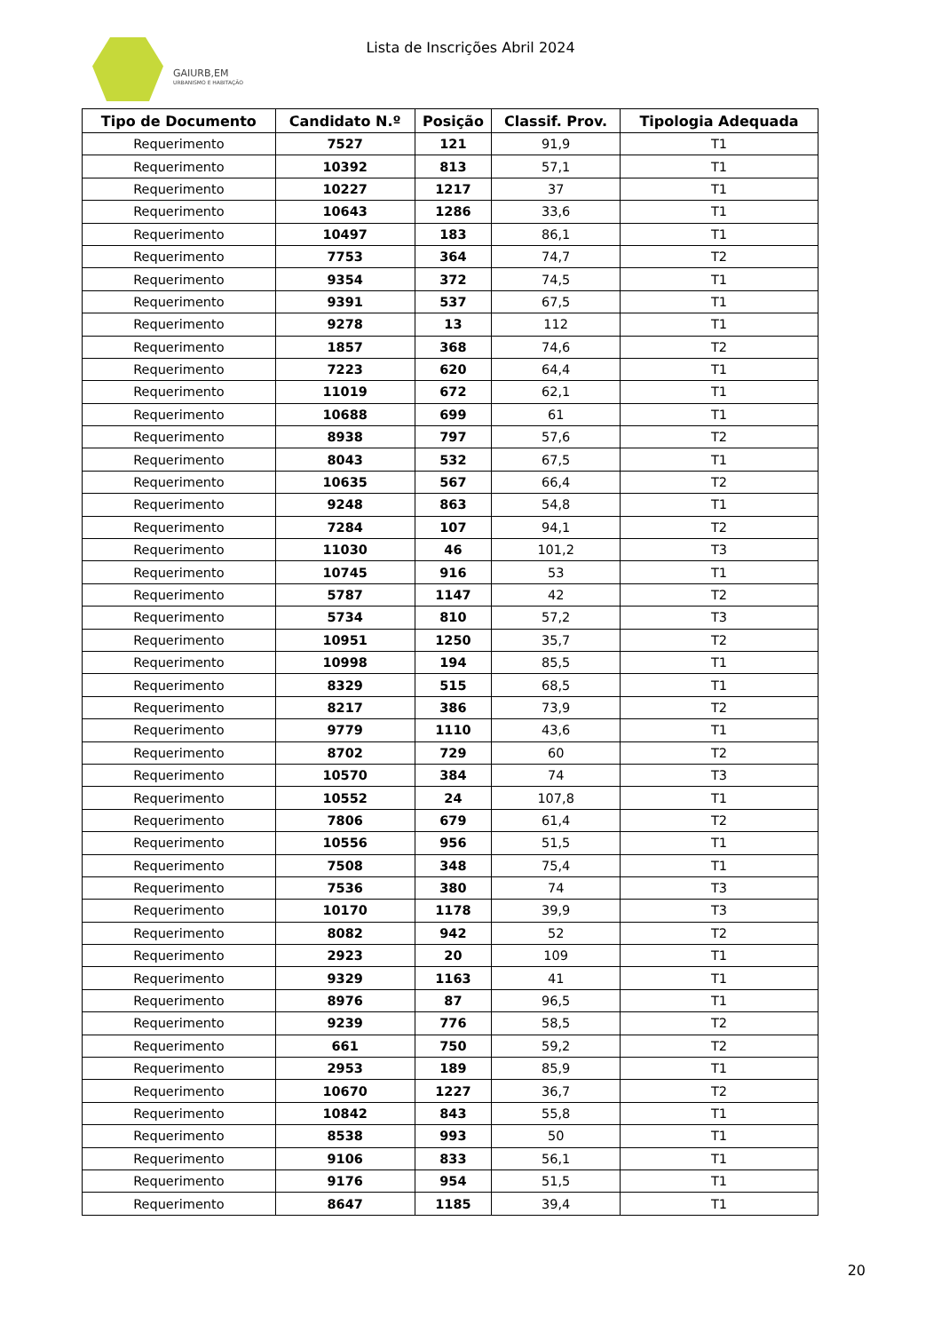GAIURB,EM
URBANISMO E HABITAÇÃO
Lista de Inscrições Abril 2024
| Tipo de Documento | Candidato N.º | Posição | Classif. Prov. | Tipologia Adequada |
| --- | --- | --- | --- | --- |
| Requerimento | 7527 | 121 | 91,9 | T1 |
| Requerimento | 10392 | 813 | 57,1 | T1 |
| Requerimento | 10227 | 1217 | 37 | T1 |
| Requerimento | 10643 | 1286 | 33,6 | T1 |
| Requerimento | 10497 | 183 | 86,1 | T1 |
| Requerimento | 7753 | 364 | 74,7 | T2 |
| Requerimento | 9354 | 372 | 74,5 | T1 |
| Requerimento | 9391 | 537 | 67,5 | T1 |
| Requerimento | 9278 | 13 | 112 | T1 |
| Requerimento | 1857 | 368 | 74,6 | T2 |
| Requerimento | 7223 | 620 | 64,4 | T1 |
| Requerimento | 11019 | 672 | 62,1 | T1 |
| Requerimento | 10688 | 699 | 61 | T1 |
| Requerimento | 8938 | 797 | 57,6 | T2 |
| Requerimento | 8043 | 532 | 67,5 | T1 |
| Requerimento | 10635 | 567 | 66,4 | T2 |
| Requerimento | 9248 | 863 | 54,8 | T1 |
| Requerimento | 7284 | 107 | 94,1 | T2 |
| Requerimento | 11030 | 46 | 101,2 | T3 |
| Requerimento | 10745 | 916 | 53 | T1 |
| Requerimento | 5787 | 1147 | 42 | T2 |
| Requerimento | 5734 | 810 | 57,2 | T3 |
| Requerimento | 10951 | 1250 | 35,7 | T2 |
| Requerimento | 10998 | 194 | 85,5 | T1 |
| Requerimento | 8329 | 515 | 68,5 | T1 |
| Requerimento | 8217 | 386 | 73,9 | T2 |
| Requerimento | 9779 | 1110 | 43,6 | T1 |
| Requerimento | 8702 | 729 | 60 | T2 |
| Requerimento | 10570 | 384 | 74 | T3 |
| Requerimento | 10552 | 24 | 107,8 | T1 |
| Requerimento | 7806 | 679 | 61,4 | T2 |
| Requerimento | 10556 | 956 | 51,5 | T1 |
| Requerimento | 7508 | 348 | 75,4 | T1 |
| Requerimento | 7536 | 380 | 74 | T3 |
| Requerimento | 10170 | 1178 | 39,9 | T3 |
| Requerimento | 8082 | 942 | 52 | T2 |
| Requerimento | 2923 | 20 | 109 | T1 |
| Requerimento | 9329 | 1163 | 41 | T1 |
| Requerimento | 8976 | 87 | 96,5 | T1 |
| Requerimento | 9239 | 776 | 58,5 | T2 |
| Requerimento | 661 | 750 | 59,2 | T2 |
| Requerimento | 2953 | 189 | 85,9 | T1 |
| Requerimento | 10670 | 1227 | 36,7 | T2 |
| Requerimento | 10842 | 843 | 55,8 | T1 |
| Requerimento | 8538 | 993 | 50 | T1 |
| Requerimento | 9106 | 833 | 56,1 | T1 |
| Requerimento | 9176 | 954 | 51,5 | T1 |
| Requerimento | 8647 | 1185 | 39,4 | T1 |
20